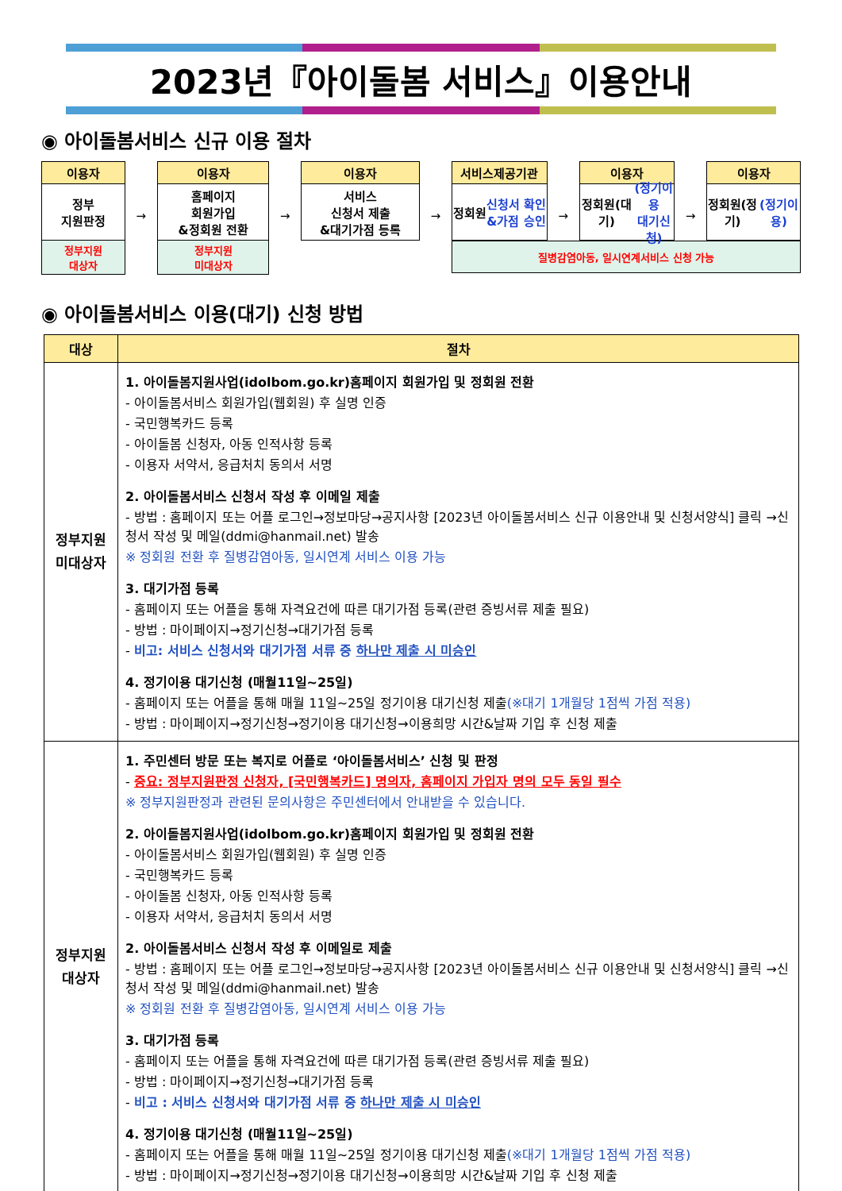2023년『아이돌봄 서비스』이용안내
◉ 아이돌봄서비스 신규 이용 절차
이용자
정부
지원판정
정부지원
대상자
→
이용자
홈페이지
회원가입
&정회원 전환
정부지원
미대상자
→
이용자
서비스
신청서 제출
&대기가점 등록
→
서비스제공기관
정회원
신청서 확인
&가점 승인
→
이용자
정회원(대기)
(정기이용
대기신청)
→
이용자
정회원(정기)
(정기이용)
질병감염아동, 일시연계서비스 신청 가능
◉ 아이돌봄서비스 이용(대기) 신청 방법
| 대상 | 절차 |
| --- | --- |
| 정부지원 미대상자 | 1. 아이돌봄지원사업(idolbom.go.kr)홈페이지 회원가입 및 정회원 전환 - 아이돌봄서비스 회원가입(웹회원) 후 실명 인증 - 국민행복카드 등록 - 아이돌봄 신청자, 아동 인적사항 등록 - 이용자 서약서, 응급처치 동의서 서명 2. 아이돌봄서비스 신청서 작성 후 이메일 제출 - 방법 : 홈페이지 또는 어플 로그인→정보마당→공지사항 [2023년 아이돌봄서비스 신규 이용안내 및 신청서양식] 클릭 →신청서 작성 및 메일(ddmi@hanmail.net) 발송 ※ 정회원 전환 후 질병감염아동, 일시연계 서비스 이용 가능 3. 대기가점 등록 - 홈페이지 또는 어플을 통해 자격요건에 따른 대기가점 등록(관련 증빙서류 제출 필요) - 방법 : 마이페이지→정기신청→대기가점 등록 - 비고: 서비스 신청서와 대기가점 서류 중 하나만 제출 시 미승인 4. 정기이용 대기신청 (매월11일~25일) - 홈페이지 또는 어플을 통해 매월 11일~25일 정기이용 대기신청 제출 (※대기 1개월당 1점씩 가점 적용) - 방법 : 마이페이지→정기신청→정기이용 대기신청→이용희망 시간&날짜 기입 후 신청 제출 |
| 정부지원 대상자 | 1. 주민센터 방문 또는 복지로 어플로 ‘아이돌봄서비스’ 신청 및 판정 - 중요: 정부지원판정 신청자, [국민행복카드] 명의자, 홈페이지 가입자 명의 모두 동일 필수 ※ 정부지원판정과 관련된 문의사항은 주민센터에서 안내받을 수 있습니다. 2. 아이돌봄지원사업(idolbom.go.kr)홈페이지 회원가입 및 정회원 전환 - 아이돌봄서비스 회원가입(웹회원) 후 실명 인증 - 국민행복카드 등록 - 아이돌봄 신청자, 아동 인적사항 등록 - 이용자 서약서, 응급처치 동의서 서명 2. 아이돌봄서비스 신청서 작성 후 이메일로 제출 - 방법 : 홈페이지 또는 어플 로그인→정보마당→공지사항 [2023년 아이돌봄서비스 신규 이용안내 및 신청서양식] 클릭 →신청서 작성 및 메일(ddmi@hanmail.net) 발송 ※ 정회원 전환 후 질병감염아동, 일시연계 서비스 이용 가능 3. 대기가점 등록 - 홈페이지 또는 어플을 통해 자격요건에 따른 대기가점 등록(관련 증빙서류 제출 필요) - 방법 : 마이페이지→정기신청→대기가점 등록 - 비고 : 서비스 신청서와 대기가점 서류 중 하나만 제출 시 미승인 4. 정기이용 대기신청 (매월11일~25일) - 홈페이지 또는 어플을 통해 매월 11일~25일 정기이용 대기신청 제출 (※대기 1개월당 1점씩 가점 적용) - 방법 : 마이페이지→정기신청→정기이용 대기신청→이용희망 시간&날짜 기입 후 신청 제출 |